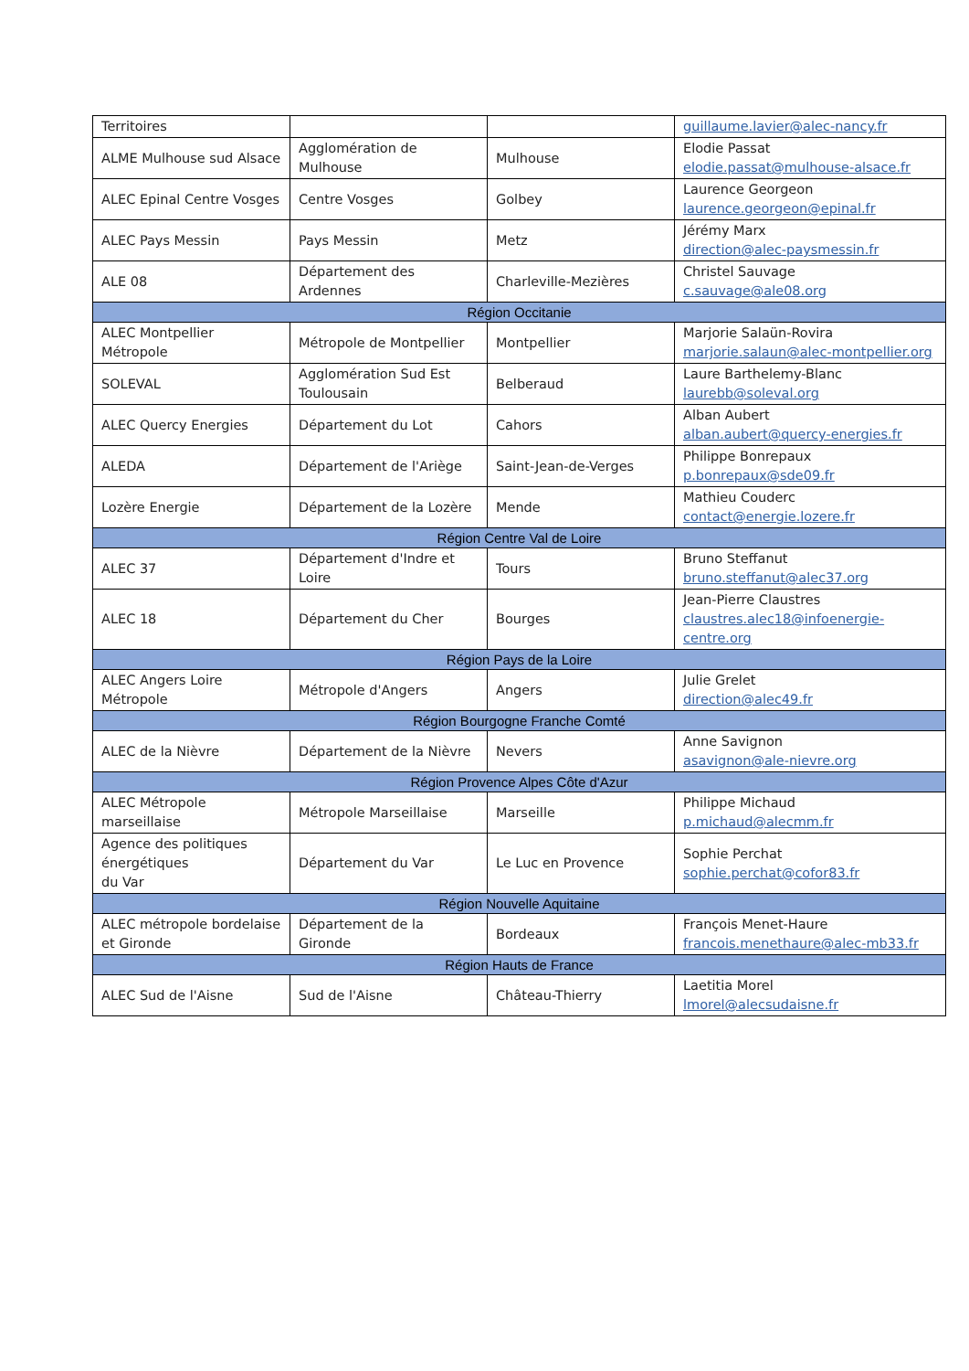| Territoires | | | guillaume.lavier@alec-nancy.fr |
| ALME Mulhouse sud Alsace | Agglomération de Mulhouse | Mulhouse | Elodie Passat elodie.passat@mulhouse-alsace.fr |
| ALEC Epinal Centre Vosges | Centre Vosges | Golbey | Laurence Georgeon laurence.georgeon@epinal.fr |
| ALEC Pays Messin | Pays Messin | Metz | Jérémy Marx direction@alec-paysmessin.fr |
| ALE 08 | Département des Ardennes | Charleville-Mezières | Christel Sauvage c.sauvage@ale08.org |
| Région Occitanie | | | |
| ALEC Montpellier Métropole | Métropole de Montpellier | Montpellier | Marjorie Salaün-Rovira marjorie.salaun@alec-montpellier.org |
| SOLEVAL | Agglomération Sud Est Toulousain | Belberaud | Laure Barthelemy-Blanc laurebb@soleval.org |
| ALEC Quercy Energies | Département du Lot | Cahors | Alban Aubert alban.aubert@quercy-energies.fr |
| ALEDA | Département de l'Ariège | Saint-Jean-de-Verges | Philippe Bonrepaux p.bonrepaux@sde09.fr |
| Lozère Energie | Département de la Lozère | Mende | Mathieu Couderc contact@energie.lozere.fr |
| Région Centre Val de Loire | | | |
| ALEC 37 | Département d'Indre et Loire | Tours | Bruno Steffanut bruno.steffanut@alec37.org |
| ALEC 18 | Département du Cher | Bourges | Jean-Pierre Claustres claustres.alec18@infoenergie-centre.org |
| Région Pays de la Loire | | | |
| ALEC Angers Loire Métropole | Métropole d'Angers | Angers | Julie Grelet direction@alec49.fr |
| Région Bourgogne Franche Comté | | | |
| ALEC de la Nièvre | Département de la Nièvre | Nevers | Anne Savignon asavignon@ale-nievre.org |
| Région Provence Alpes Côte d'Azur | | | |
| ALEC Métropole marseillaise | Métropole Marseillaise | Marseille | Philippe Michaud p.michaud@alecmm.fr |
| Agence des politiques énergétiques du Var | Département du Var | Le Luc en Provence | Sophie Perchat sophie.perchat@cofor83.fr |
| Région Nouvelle Aquitaine | | | |
| ALEC métropole bordelaise et Gironde | Département de la Gironde | Bordeaux | François Menet-Haure francois.menethaure@alec-mb33.fr |
| Région Hauts de France | | | |
| ALEC Sud de l'Aisne | Sud de l'Aisne | Château-Thierry | Laetitia Morel lmorel@alecsudaisne.fr |